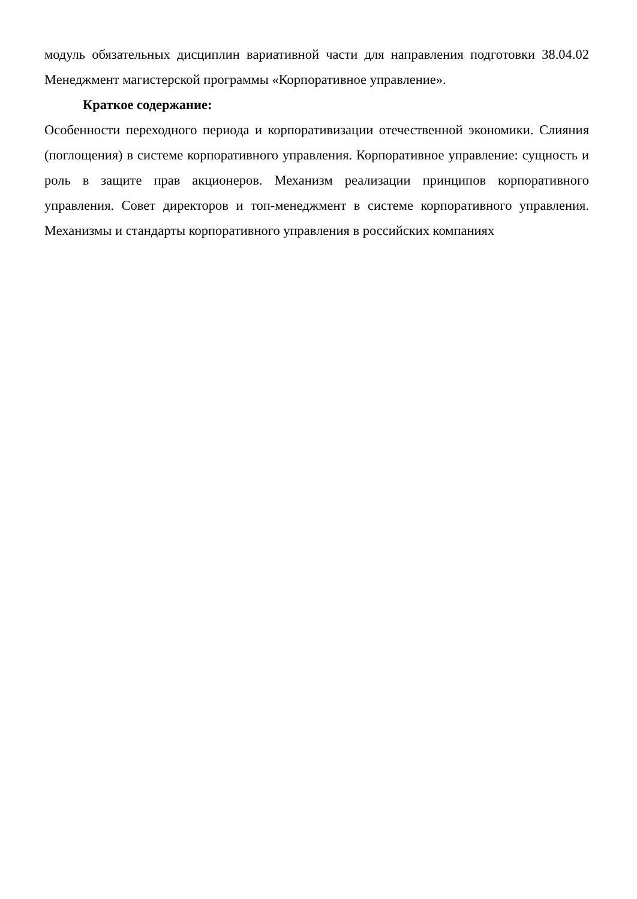модуль обязательных дисциплин вариативной части для направления подготовки 38.04.02 Менеджмент магистерской программы «Корпоративное управление».
Краткое содержание:
Особенности переходного периода и корпоративизации отечественной экономики. Слияния (поглощения) в системе корпоративного управления. Корпоративное управление: сущность и роль в защите прав акционеров. Механизм реализации принципов корпоративного управления. Совет директоров и топ-менеджмент в системе корпоративного управления. Механизмы и стандарты корпоративного управления в российских компаниях